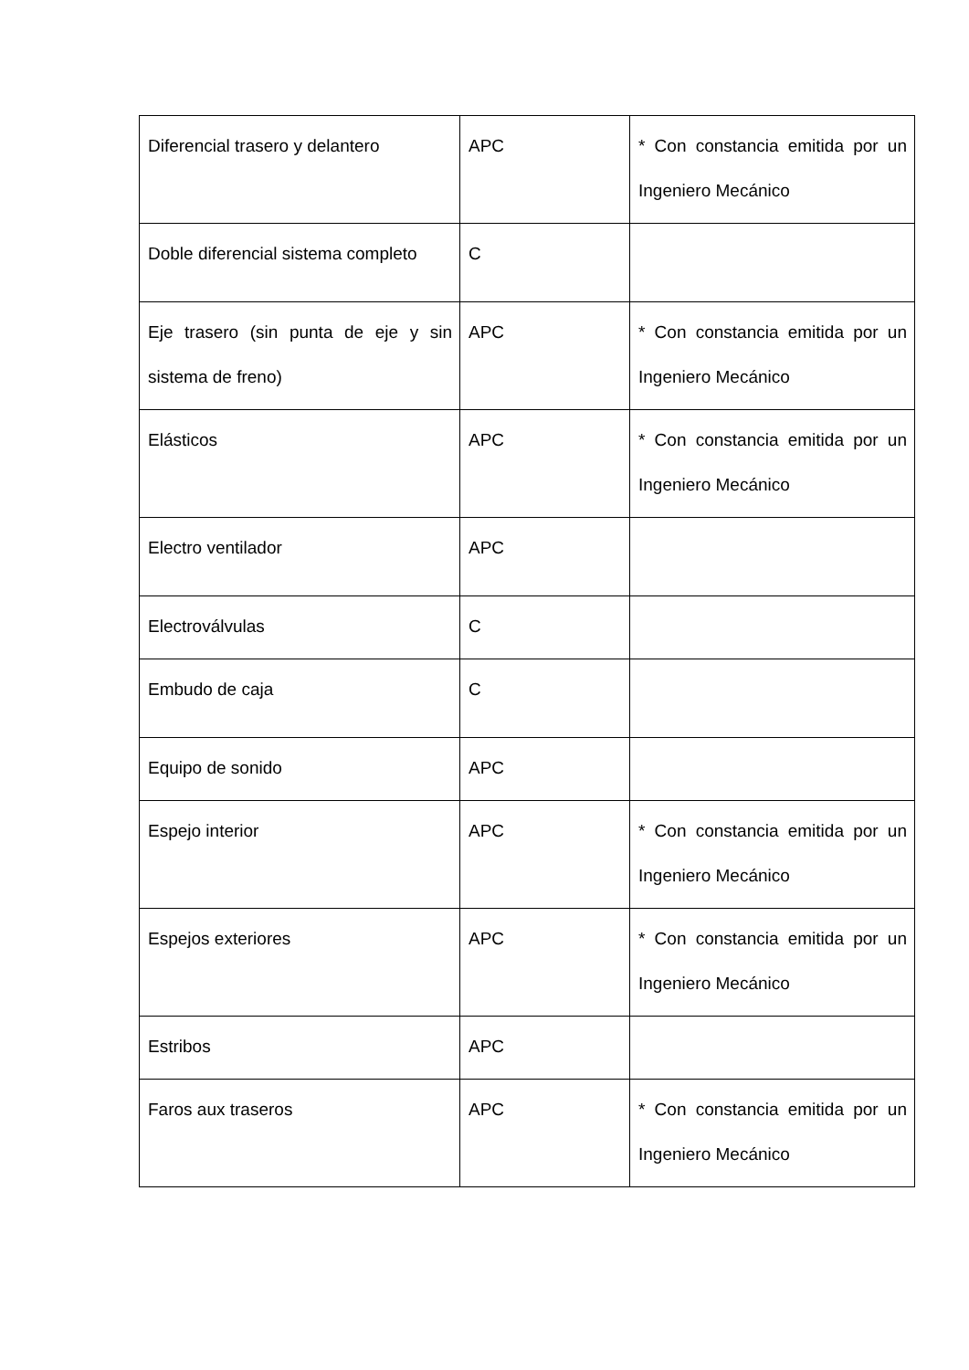| Diferencial trasero y delantero | APC | * Con constancia emitida por un Ingeniero Mecánico |
| Doble diferencial sistema completo | C | |
| Eje trasero (sin punta de eje y sin sistema de freno) | APC | * Con constancia emitida por un Ingeniero Mecánico |
| Elásticos | APC | * Con constancia emitida por un Ingeniero Mecánico |
| Electro ventilador | APC | |
| Electroválvulas | C | |
| Embudo de caja | C | |
| Equipo de sonido | APC | |
| Espejo interior | APC | * Con constancia emitida por un Ingeniero Mecánico |
| Espejos exteriores | APC | * Con constancia emitida por un Ingeniero Mecánico |
| Estribos | APC | |
| Faros aux traseros | APC | * Con constancia emitida por un Ingeniero Mecánico |